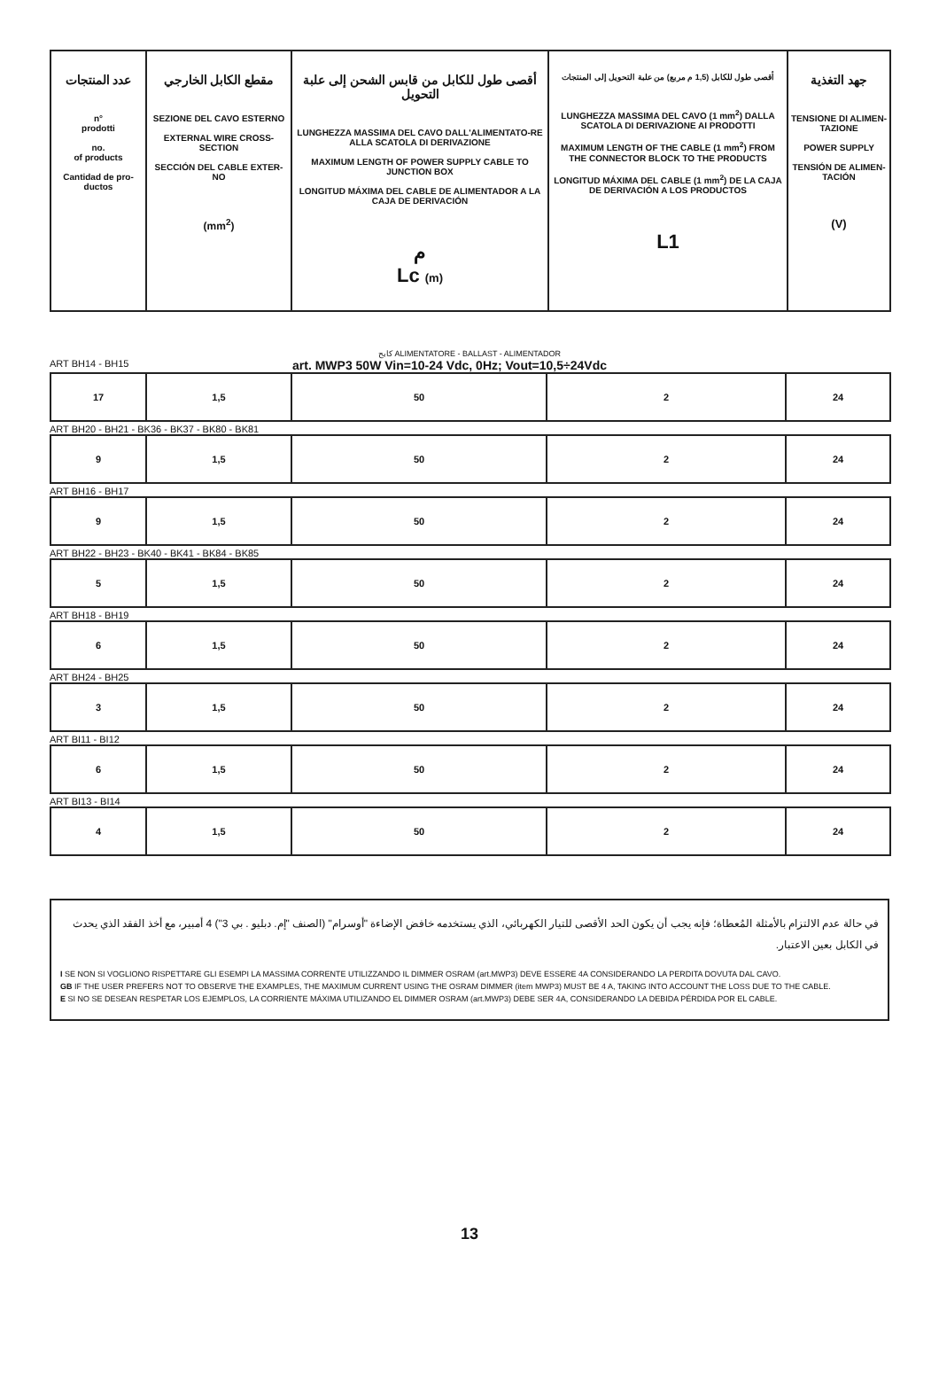| عدد المنتجات n° prodotti no. of products Cantidad de pro- ductos | مقطع الكابل الخارجي SEZIONE DEL CAVO ESTERNO EXTERNAL WIRE CROSS-SECTION SECCIÓN DEL CABLE EXTER-NO (mm<sup>2</sup>) | أقصى طول للكابل من قابس الشحن إلى علبة التحويل LUNGHEZZA MASSIMA DEL CAVO DALL'ALIMENTATO-RE ALLA SCATOLA DI DERIVAZIONE MAXIMUM LENGTH OF POWER SUPPLY CABLE TO JUNCTION BOX LONGITUD MÁXIMA DEL CABLE DE ALIMENTADOR A LA CAJA DE DERIVACIÓN م Lc (m) | أقصى طول للكابل (1,5 م مربع) من علبة التحويل إلى المنتجات LUNGHEZZA MASSIMA DEL CAVO (1 mm<sup>2</sup>) DALLA SCATOLA DI DERIVAZIONE AI PRODOTTI MAXIMUM LENGTH OF THE CABLE (1 mm<sup>2</sup>) FROM THE CONNECTOR BLOCK TO THE PRODUCTS LONGITUD MÁXIMA DEL CABLE (1 mm<sup>2</sup>) DE LA CAJA DE DERIVACIÓN A LOS PRODUCTOS L1 | جهد التغذية TENSIONE DI ALIMEN-TAZIONE POWER SUPPLY TENSIÓN DE ALIMEN-TACIÓN (V) |
| --- | --- | --- | --- | --- |
كابح ALIMENTATORE - BALLAST - ALIMENTADOR
ART BH14 - BH15 art. MWP3 50W Vin=10-24 Vdc, 0Hz; Vout=10,5÷24Vdc
| 17 | 1,5 | 50 | 2 | 24 |
ART BH20 - BH21 - BK36 - BK37 - BK80 - BK81
| 9 | 1,5 | 50 | 2 | 24 |
ART BH16 - BH17
| 9 | 1,5 | 50 | 2 | 24 |
ART BH22 - BH23 - BK40 - BK41 - BK84 - BK85
| 5 | 1,5 | 50 | 2 | 24 |
ART BH18 - BH19
| 6 | 1,5 | 50 | 2 | 24 |
ART BH24 - BH25
| 3 | 1,5 | 50 | 2 | 24 |
ART BI11 - BI12
| 6 | 1,5 | 50 | 2 | 24 |
ART BI13 - BI14
| 4 | 1,5 | 50 | 2 | 24 |
في حالة عدم الالتزام بالأمثلة المُعطاة؛ فإنه يجب أن يكون الحد الأقصى للتيار الكهربائي، الذي يستخدمه خافض الإضاءة "أوسرام" (الصنف "إم. دبليو . بي 3") 4 أمبير، مع أخذ الفقد الذي يحدث في الكابل بعين الاعتبار.
I SE NON SI VOGLIONO RISPETTARE GLI ESEMPI LA MASSIMA CORRENTE UTILIZZANDO IL DIMMER OSRAM (art.MWP3) DEVE ESSERE 4A CONSIDERANDO LA PERDITA DOVUTA DAL CAVO.
GB IF THE USER PREFERS NOT TO OBSERVE THE EXAMPLES, THE MAXIMUM CURRENT USING THE OSRAM DIMMER (item MWP3) MUST BE 4 A, TAKING INTO ACCOUNT THE LOSS DUE TO THE CABLE.
E SI NO SE DESEAN RESPETAR LOS EJEMPLOS, LA CORRIENTE MÁXIMA UTILIZANDO EL DIMMER OSRAM (art.MWP3) DEBE SER 4A, CONSIDERANDO LA DEBIDA PÉRDIDA POR EL CABLE.
13